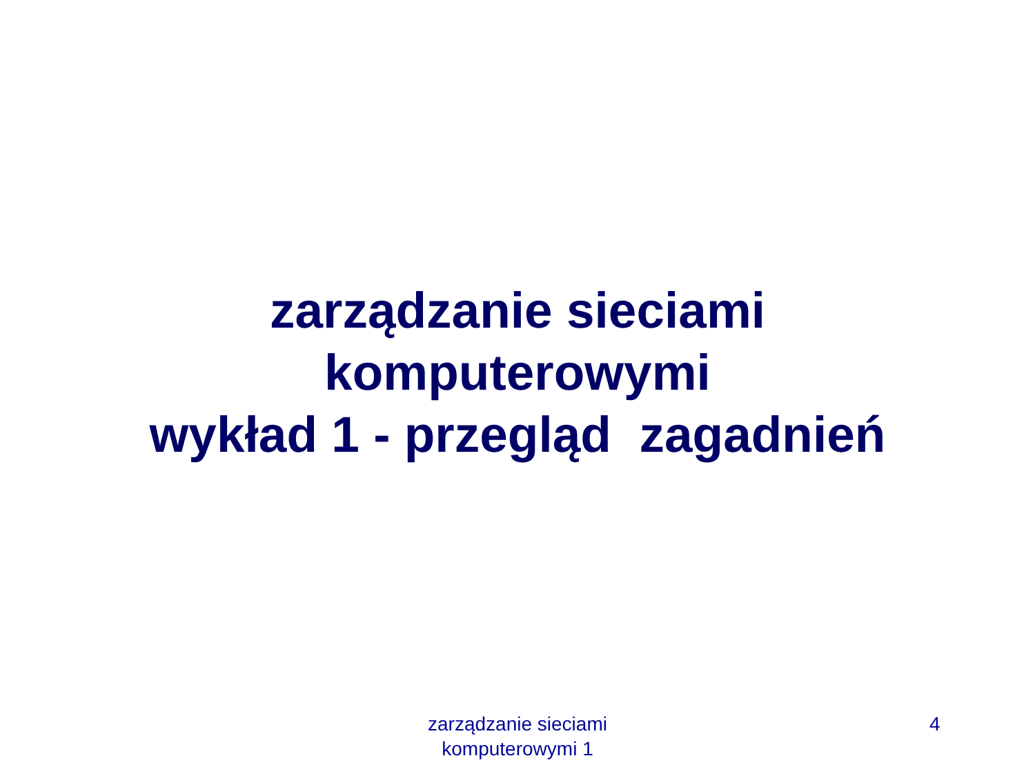zarządzanie sieciami
komputerowymi
wykład 1 - przegląd zagadnień
zarządzanie sieciami
komputerowymi 1
4